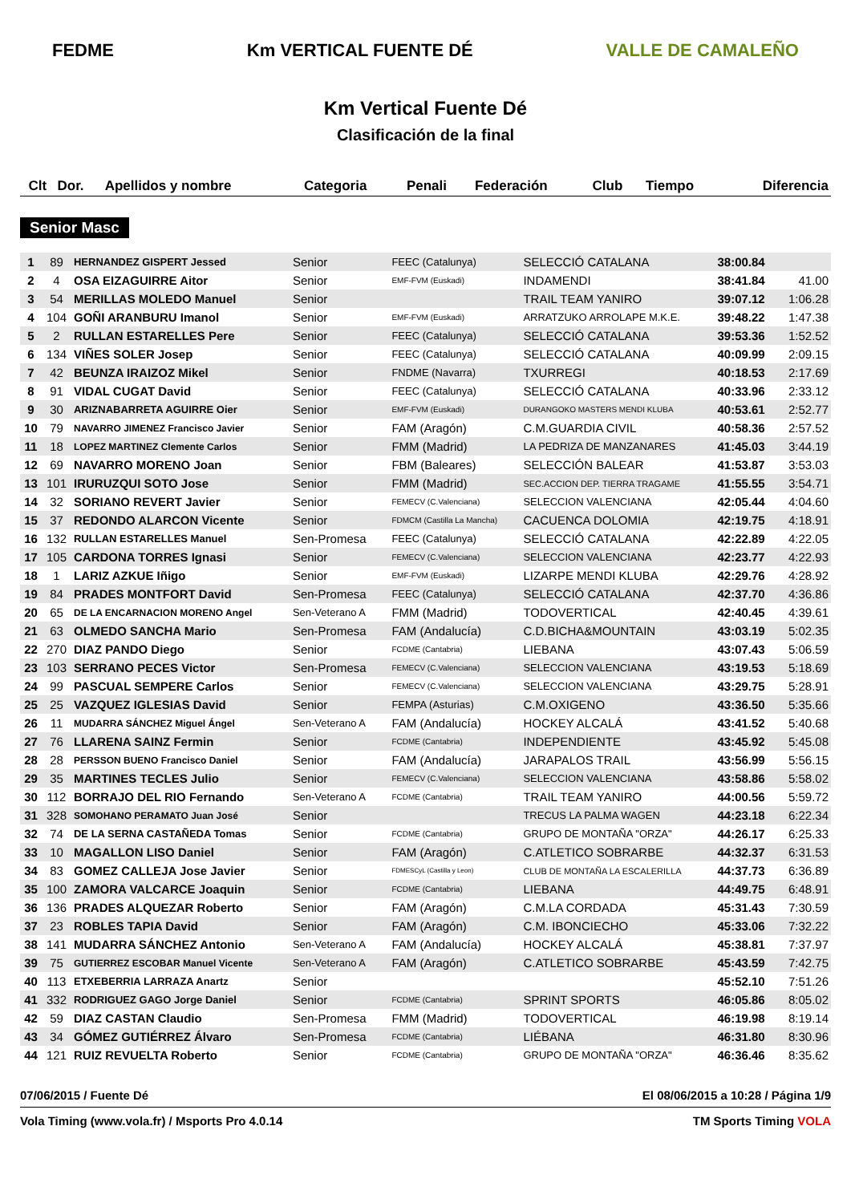FEDME Km VERTICAL FUENTE DÉ VALLE DE CAMALEÑO
Km Vertical Fuente Dé
Clasificación de la final
| Clt | Dor. | Apellidos y nombre | Categoria | Penali | Federación | Club | Tiempo | Diferencia |
| --- | --- | --- | --- | --- | --- | --- | --- | --- |
Senior Masc
| 1 | 89 | HERNANDEZ GISPERT Jessed | Senior | | FEEC (Catalunya) | SELECCIÓ CATALANA | 38:00.84 | |
| 2 | 4 | OSA EIZAGUIRRE Aitor | Senior | | EMF-FVM (Euskadi) | INDAMENDI | 38:41.84 | 41.00 |
| 3 | 54 | MERILLAS MOLEDO Manuel | Senior | | | TRAIL TEAM YANIRO | 39:07.12 | 1:06.28 |
| 4 | 104 | GOÑI ARANBURU Imanol | Senior | | EMF-FVM (Euskadi) | ARRATZUKO ARROLAPE M.K.E. | 39:48.22 | 1:47.38 |
| 5 | 2 | RULLAN ESTARELLES Pere | Senior | | FEEC (Catalunya) | SELECCIÓ CATALANA | 39:53.36 | 1:52.52 |
| 6 | 134 | VIÑES SOLER Josep | Senior | | FEEC (Catalunya) | SELECCIÓ CATALANA | 40:09.99 | 2:09.15 |
| 7 | 42 | BEUNZA IRAIZOZ Mikel | Senior | | FNDME (Navarra) | TXURREGI | 40:18.53 | 2:17.69 |
| 8 | 91 | VIDAL CUGAT David | Senior | | FEEC (Catalunya) | SELECCIÓ CATALANA | 40:33.96 | 2:33.12 |
| 9 | 30 | ARIZNABARRETA AGUIRRE Oier | Senior | | EMF-FVM (Euskadi) | DURANGOKO MASTERS MENDI KLUBA | 40:53.61 | 2:52.77 |
| 10 | 79 | NAVARRO JIMENEZ Francisco Javier | Senior | | FAM (Aragón) | C.M.GUARDIA CIVIL | 40:58.36 | 2:57.52 |
| 11 | 18 | LOPEZ MARTINEZ Clemente Carlos | Senior | | FMM (Madrid) | LA PEDRIZA DE MANZANARES | 41:45.03 | 3:44.19 |
| 12 | 69 | NAVARRO MORENO Joan | Senior | | FBM (Baleares) | SELECCIÓN BALEAR | 41:53.87 | 3:53.03 |
| 13 | 101 | IRURUZQUI SOTO Jose | Senior | | FMM (Madrid) | SEC.ACCION DEP. TIERRA TRAGAME | 41:55.55 | 3:54.71 |
| 14 | 32 | SORIANO REVERT Javier | Senior | | FEMECV (C.Valenciana) | SELECCION VALENCIANA | 42:05.44 | 4:04.60 |
| 15 | 37 | REDONDO ALARCON Vicente | Senior | | FDMCM (Castilla La Mancha) | CACUENCA DOLOMIA | 42:19.75 | 4:18.91 |
| 16 | 132 | RULLAN ESTARELLES Manuel | Sen-Promesa | | FEEC (Catalunya) | SELECCIÓ CATALANA | 42:22.89 | 4:22.05 |
| 17 | 105 | CARDONA TORRES Ignasi | Senior | | FEMECV (C.Valenciana) | SELECCION VALENCIANA | 42:23.77 | 4:22.93 |
| 18 | 1 | LARIZ AZKUE Iñigo | Senior | | EMF-FVM (Euskadi) | LIZARPE MENDI KLUBA | 42:29.76 | 4:28.92 |
| 19 | 84 | PRADES MONTFORT David | Sen-Promesa | | FEEC (Catalunya) | SELECCIÓ CATALANA | 42:37.70 | 4:36.86 |
| 20 | 65 | DE LA ENCARNACION MORENO Angel | Sen-Veterano A | | FMM (Madrid) | TODOVERTICAL | 42:40.45 | 4:39.61 |
| 21 | 63 | OLMEDO SANCHA Mario | Sen-Promesa | | FAM (Andalucía) | C.D.BICHA&MOUNTAIN | 43:03.19 | 5:02.35 |
| 22 | 270 | DIAZ PANDO Diego | Senior | | FCDME (Cantabria) | LIEBANA | 43:07.43 | 5:06.59 |
| 23 | 103 | SERRANO PECES Victor | Sen-Promesa | | FEMECV (C.Valenciana) | SELECCION VALENCIANA | 43:19.53 | 5:18.69 |
| 24 | 99 | PASCUAL SEMPERE Carlos | Senior | | FEMECV (C.Valenciana) | SELECCION VALENCIANA | 43:29.75 | 5:28.91 |
| 25 | 25 | VAZQUEZ IGLESIAS David | Senior | | FEMPA (Asturias) | C.M.OXIGENO | 43:36.50 | 5:35.66 |
| 26 | 11 | MUDARRA SÁNCHEZ Miguel Ángel | Sen-Veterano A | | FAM (Andalucía) | HOCKEY ALCALÁ | 43:41.52 | 5:40.68 |
| 27 | 76 | LLARENA SAINZ Fermin | Senior | | FCDME (Cantabria) | INDEPENDIENTE | 43:45.92 | 5:45.08 |
| 28 | 28 | PERSSON BUENO Francisco Daniel | Senior | | FAM (Andalucía) | JARAPALOS TRAIL | 43:56.99 | 5:56.15 |
| 29 | 35 | MARTINES TECLES Julio | Senior | | FEMECV (C.Valenciana) | SELECCION VALENCIANA | 43:58.86 | 5:58.02 |
| 30 | 112 | BORRAJO DEL RIO Fernando | Sen-Veterano A | | FCDME (Cantabria) | TRAIL TEAM YANIRO | 44:00.56 | 5:59.72 |
| 31 | 328 | SOMOHANO PERAMATO Juan José | Senior | | | TRECUS LA PALMA WAGEN | 44:23.18 | 6:22.34 |
| 32 | 74 | DE LA SERNA CASTAÑEDA Tomas | Senior | | FCDME (Cantabria) | GRUPO DE MONTAÑA "ORZA" | 44:26.17 | 6:25.33 |
| 33 | 10 | MAGALLON LISO Daniel | Senior | | FAM (Aragón) | C.ATLETICO SOBRARBE | 44:32.37 | 6:31.53 |
| 34 | 83 | GOMEZ CALLEJA Jose Javier | Senior | | FDMESCyL (Castilla y Leon) | CLUB DE MONTAÑA LA ESCALERILLA | 44:37.73 | 6:36.89 |
| 35 | 100 | ZAMORA VALCARCE Joaquin | Senior | | FCDME (Cantabria) | LIEBANA | 44:49.75 | 6:48.91 |
| 36 | 136 | PRADES ALQUEZAR Roberto | Senior | | FAM (Aragón) | C.M.LA CORDADA | 45:31.43 | 7:30.59 |
| 37 | 23 | ROBLES TAPIA David | Senior | | FAM (Aragón) | C.M. IBONCIECHO | 45:33.06 | 7:32.22 |
| 38 | 141 | MUDARRA SÁNCHEZ Antonio | Sen-Veterano A | | FAM (Andalucía) | HOCKEY ALCALÁ | 45:38.81 | 7:37.97 |
| 39 | 75 | GUTIERREZ ESCOBAR Manuel Vicente | Sen-Veterano A | | FAM (Aragón) | C.ATLETICO SOBRARBE | 45:43.59 | 7:42.75 |
| 40 | 113 | ETXEBERRIA LARRAZA Anartz | Senior | | | | 45:52.10 | 7:51.26 |
| 41 | 332 | RODRIGUEZ GAGO Jorge Daniel | Senior | | FCDME (Cantabria) | SPRINT SPORTS | 46:05.86 | 8:05.02 |
| 42 | 59 | DIAZ CASTAN Claudio | Sen-Promesa | | FMM (Madrid) | TODOVERTICAL | 46:19.98 | 8:19.14 |
| 43 | 34 | GÓMEZ GUTIÉRREZ Álvaro | Sen-Promesa | | FCDME (Cantabria) | LIÉBANA | 46:31.80 | 8:30.96 |
| 44 | 121 | RUIZ REVUELTA Roberto | Senior | | FCDME (Cantabria) | GRUPO DE MONTAÑA "ORZA" | 46:36.46 | 8:35.62 |
07/06/2015 / Fuente Dé El 08/06/2015 a 10:28 / Página 1/9
Vola Timing (www.vola.fr) / Msports Pro 4.0.14 TM Sports Timing VOLA